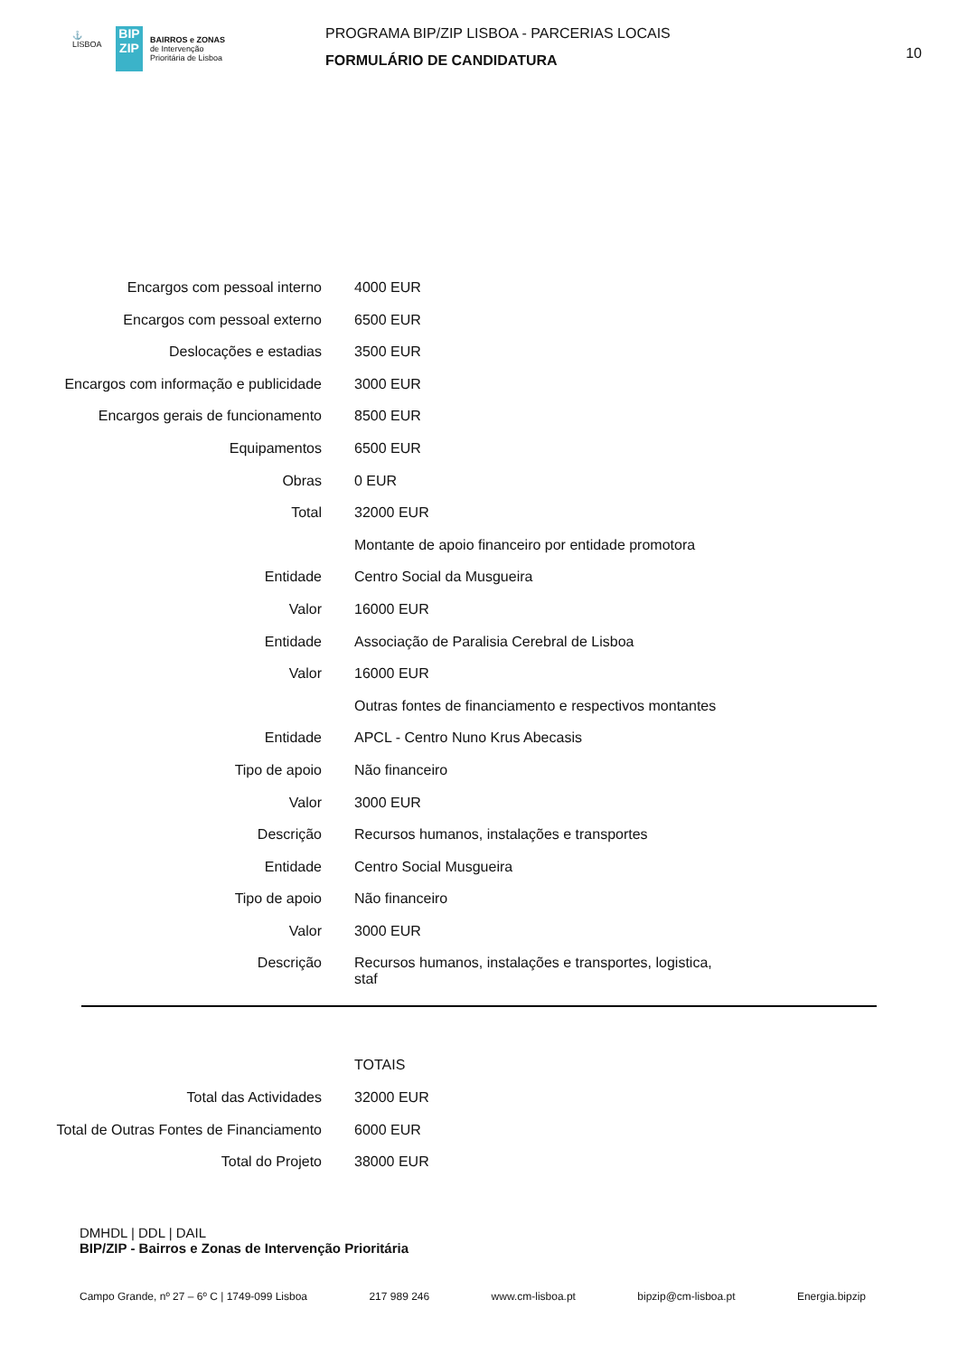⚓
LISBOA
BIP ZIP
BAIRROS e ZONAS
de Intervenção
Prioritária de Lisboa
PROGRAMA BIP/ZIP LISBOA - PARCERIAS LOCAIS
FORMULÁRIO DE CANDIDATURA
10
| Encargos com pessoal interno | 4000 EUR |
| Encargos com pessoal externo | 6500 EUR |
| Deslocações e estadias | 3500 EUR |
| Encargos com informação e publicidade | 3000 EUR |
| Encargos gerais de funcionamento | 8500 EUR |
| Equipamentos | 6500 EUR |
| Obras | 0 EUR |
| Total | 32000 EUR |
| | Montante de apoio financeiro por entidade promotora |
| Entidade | Centro Social da Musgueira |
| Valor | 16000 EUR |
| Entidade | Associação de Paralisia Cerebral de Lisboa |
| Valor | 16000 EUR |
| | Outras fontes de financiamento e respectivos montantes |
| Entidade | APCL - Centro Nuno Krus Abecasis |
| Tipo de apoio | Não financeiro |
| Valor | 3000 EUR |
| Descrição | Recursos humanos, instalações e transportes |
| Entidade | Centro Social Musgueira |
| Tipo de apoio | Não financeiro |
| Valor | 3000 EUR |
| Descrição | Recursos humanos, instalações e transportes, logistica, staf |
| | TOTAIS |
| Total das Actividades | 32000 EUR |
| Total de Outras Fontes de Financiamento | 6000 EUR |
| Total do Projeto | 38000 EUR |
DMHDL | DDL | DAIL
BIP/ZIP - Bairros e Zonas de Intervenção Prioritária
Campo Grande, nº 27 – 6º C | 1749-099 Lisboa 217 989 246 www.cm-lisboa.pt bipzip@cm-lisboa.pt Energia.bipzip